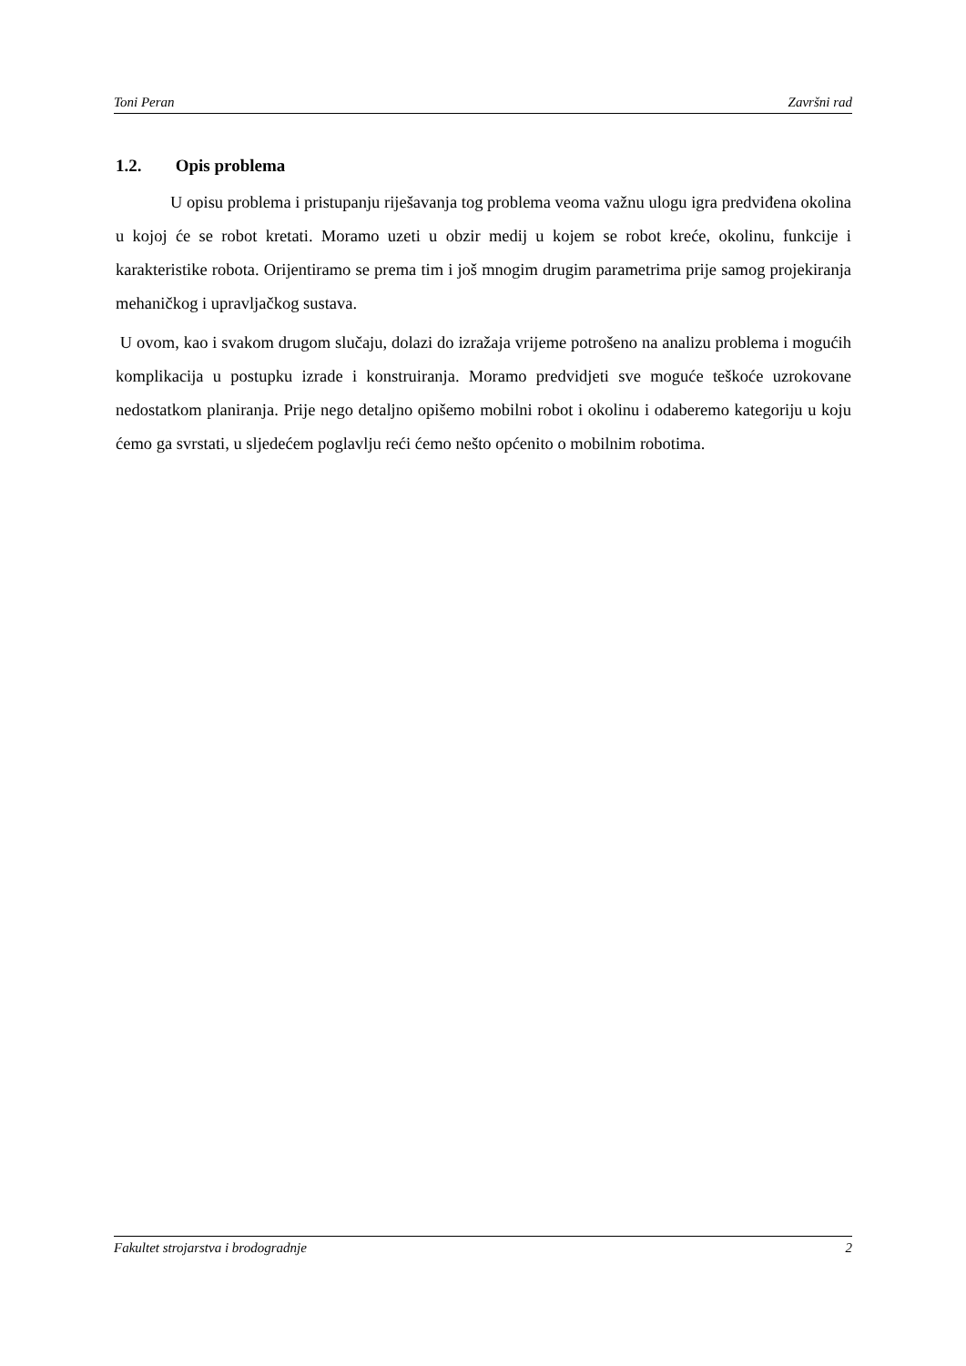Toni Peran Završni rad
1.2. Opis problema
U opisu problema i pristupanju riješavanja tog problema veoma važnu ulogu igra predviđena okolina u kojoj će se robot kretati. Moramo uzeti u obzir medij u kojem se robot kreće, okolinu, funkcije i karakteristike robota. Orijentiramo se prema tim i još mnogim drugim parametrima prije samog projekiranja mehaničkog i upravljačkog sustava.
U ovom, kao i svakom drugom slučaju, dolazi do izražaja vrijeme potrošeno na analizu problema i mogućih komplikacija u postupku izrade i konstruiranja. Moramo predvidjeti sve moguće teškoće uzrokovane nedostatkom planiranja. Prije nego detaljno opišemo mobilni robot i okolinu i odaberemo kategoriju u koju ćemo ga svrstati, u sljedećem poglavlju reći ćemo nešto općenito o mobilnim robotima.
Fakultet strojarstva i brodogradnje 2